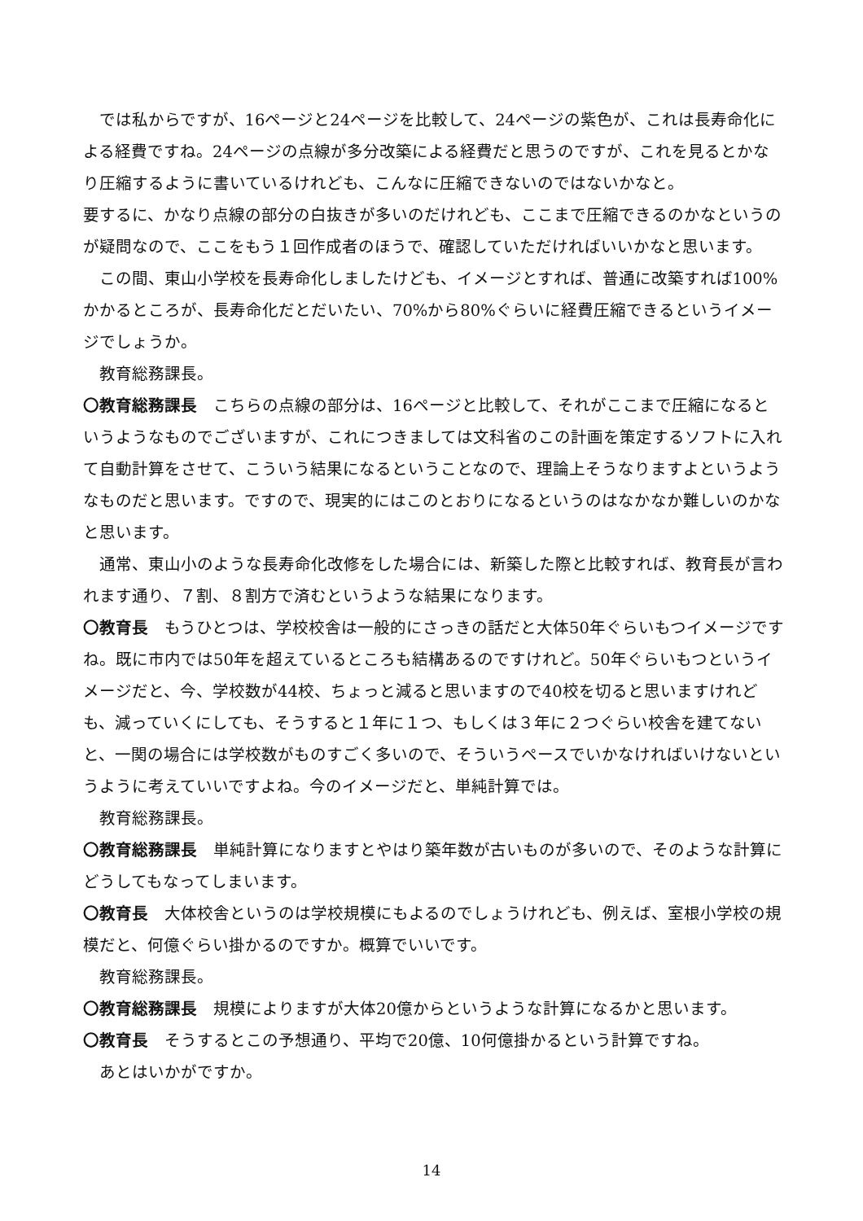では私からですが、16ページと24ページを比較して、24ページの紫色が、これは長寿命化による経費ですね。24ページの点線が多分改築による経費だと思うのですが、これを見るとかなり圧縮するように書いているけれども、こんなに圧縮できないのではないかなと。
要するに、かなり点線の部分の白抜きが多いのだけれども、ここまで圧縮できるのかなというのが疑問なので、ここをもう１回作成者のほうで、確認していただければいいかなと思います。
この間、東山小学校を長寿命化しましたけども、イメージとすれば、普通に改築すれば100%かかるところが、長寿命化だとだいたい、70%から80%ぐらいに経費圧縮できるというイメージでしょうか。
教育総務課長。
〇教育総務課長　こちらの点線の部分は、16ページと比較して、それがここまで圧縮になるというようなものでございますが、これにつきましては文科省のこの計画を策定するソフトに入れて自動計算をさせて、こういう結果になるということなので、理論上そうなりますよというようなものだと思います。ですので、現実的にはこのとおりになるというのはなかなか難しいのかなと思います。
通常、東山小のような長寿命化改修をした場合には、新築した際と比較すれば、教育長が言われます通り、７割、８割方で済むというような結果になります。
〇教育長　もうひとつは、学校校舎は一般的にさっきの話だと大体50年ぐらいもつイメージですね。既に市内では50年を超えているところも結構あるのですけれど。50年ぐらいもつというイメージだと、今、学校数が44校、ちょっと減ると思いますので40校を切ると思いますけれども、減っていくにしても、そうすると１年に１つ、もしくは３年に２つぐらい校舎を建てないと、一関の場合には学校数がものすごく多いので、そういうペースでいかなければいけないというように考えていいですよね。今のイメージだと、単純計算では。
教育総務課長。
〇教育総務課長　単純計算になりますとやはり築年数が古いものが多いので、そのような計算にどうしてもなってしまいます。
〇教育長　大体校舎というのは学校規模にもよるのでしょうけれども、例えば、室根小学校の規模だと、何億ぐらい掛かるのですか。概算でいいです。
教育総務課長。
〇教育総務課長　規模によりますが大体20億からというような計算になるかと思います。
〇教育長　そうするとこの予想通り、平均で20億、10何億掛かるという計算ですね。
あとはいかがですか。
14